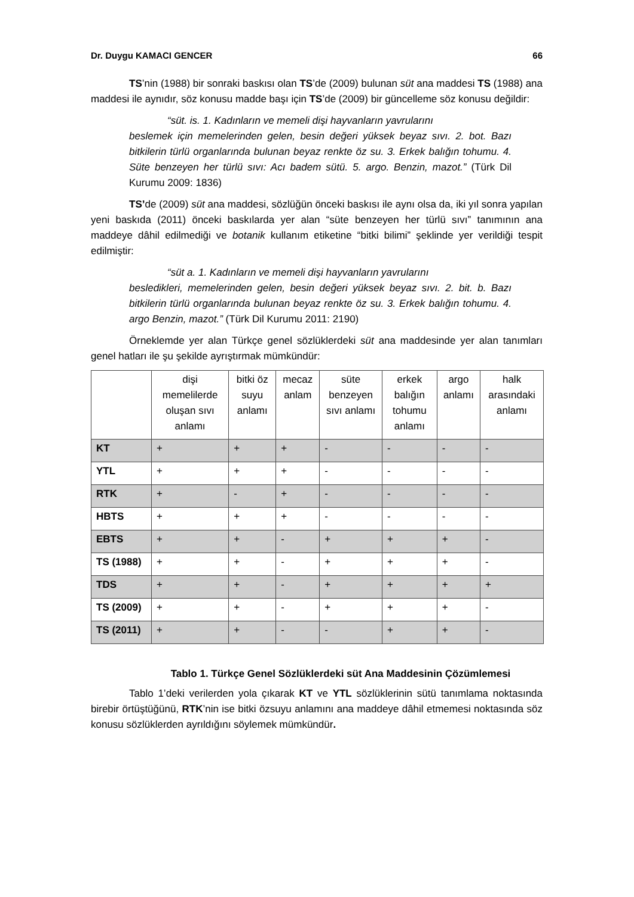Dr. Duygu KAMACI GENCER 66
TS’nin (1988) bir sonraki baskısı olan TS’de (2009) bulunan süt ana maddesi TS (1988) ana maddesi ile aynıdır, söz konusu madde başı için TS’de (2009) bir güncelleme söz konusu değildir:
“süt. is. 1. Kadınların ve memeli dişi hayvanların yavrularını
beslemek için memelerinden gelen, besin değeri yüksek beyaz sıvı. 2. bot. Bazı bitkilerin türlü organlarında bulunan beyaz renkte öz su. 3. Erkek balığın tohumu. 4. Süte benzeyen her türlü sıvı: Acı badem sütü. 5. argo. Benzin, mazot.” (Türk Dil Kurumu 2009: 1836)
TS’de (2009) süt ana maddesi, sözlüğün önceki baskısı ile aynı olsa da, iki yıl sonra yapılan yeni baskıda (2011) önceki baskılarda yer alan “süte benzeyen her türlü sıvı” tanımının ana maddeye dâhil edilmediği ve botanik kullanım etiketine “bitki bilimi” şeklinde yer verildiği tespit edilmiştir:
“süt a. 1. Kadınların ve memeli dişi hayvanların yavrularını
besledikleri, memelerinden gelen, besin değeri yüksek beyaz sıvı. 2. bit. b. Bazı bitkilerin türlü organlarında bulunan beyaz renkte öz su. 3. Erkek balığın tohumu. 4. argo Benzin, mazot.” (Türk Dil Kurumu 2011: 2190)
Örneklemde yer alan Türkçe genel sözlüklerdeki süt ana maddesinde yer alan tanımları genel hatları ile şu şekilde ayrıştırmak mümkündür:
| | dişi memelilerde oluşan sıvı anlamı | bitki öz suyu anlamı | mecaz anlam | süte benzeyen sıvı anlamı | erkek balığın tohumu anlamı | argo anlamı | halk arasındaki anlamı |
| --- | --- | --- | --- | --- | --- | --- | --- |
| KT | + | + | + | - | - | - | - |
| YTL | + | + | + | - | - | - | - |
| RTK | + | - | + | - | - | - | - |
| HBTS | + | + | + | - | - | - | - |
| EBTS | + | + | - | + | + | + | - |
| TS (1988) | + | + | - | + | + | + | - |
| TDS | + | + | - | + | + | + | + |
| TS (2009) | + | + | - | + | + | + | - |
| TS (2011) | + | + | - | - | + | + | - |
Tablo 1. Türkçe Genel Sözlüklerdeki süt Ana Maddesinin Çözümlemesi
Tablo 1’deki verilerden yola çıkarak KT ve YTL sözlüklerinin sütü tanımlama noktasında birebir örtüştüğünü, RTK’nin ise bitki özsuyu anlamını ana maddeye dâhil etmemesi noktasında söz konusu sözlüklerden ayrıldığını söylemek mümkündür.